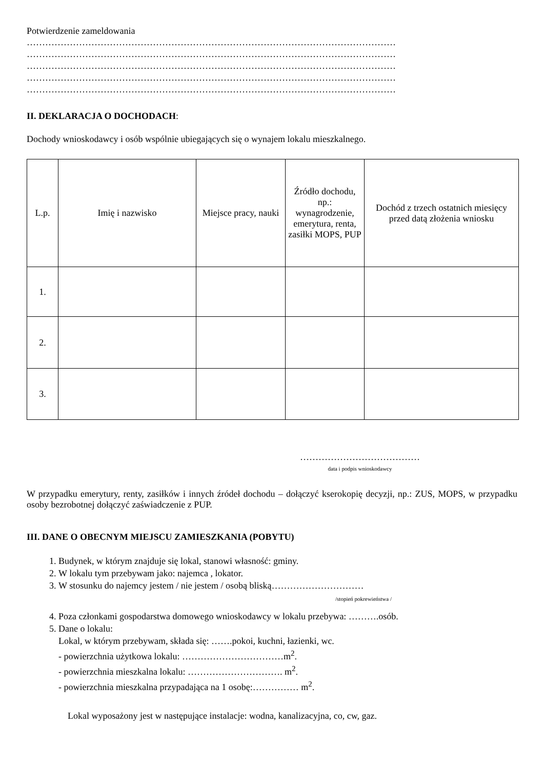Potwierdzenie zameldowania
…………………………………………………………………………………………………………
…………………………………………………………………………………………………………
…………………………………………………………………………………………………………
…………………………………………………………………………………………………………
…………………………………………………………………………………………………………
II. DEKLARACJA O DOCHODACH:
Dochody wnioskodawcy i osób wspólnie ubiegających się o wynajem lokalu mieszkalnego.
| L.p. | Imię i nazwisko | Miejsce pracy, nauki | Źródło dochodu, np.: wynagrodzenie, emerytura, renta, zasiłki MOPS, PUP | Dochód z trzech ostatnich miesięcy przed datą złożenia wniosku |
| --- | --- | --- | --- | --- |
| 1. | | | | |
| 2. | | | | |
| 3. | | | | |
…………………………………
data i podpis wnioskodawcy
W przypadku emerytury, renty, zasiłków i innych źródeł dochodu – dołączyć kserokopię decyzji, np.: ZUS, MOPS, w przypadku osoby bezrobotnej dołączyć zaświadczenie z PUP.
III. DANE O OBECNYM MIEJSCU ZAMIESZKANIA (POBYTU)
1. Budynek, w którym znajduje się lokal, stanowi własność: gminy.
2. W lokalu tym przebywam jako: najemca , lokator.
3. W stosunku do najemcy jestem / nie jestem / osobą bliską…………………………
/stopień pokrewieństwa /
4. Poza członkami gospodarstwa domowego wnioskodawcy w lokalu przebywa: ……….osób.
5. Dane o lokalu:
Lokal, w którym przebywam, składa się: …….pokoi, kuchni, łazienki, wc.
- powierzchnia użytkowa lokalu: ……………………………m<sup>2</sup>.
- powierzchnia mieszkalna lokalu: …………………………. m<sup>2</sup>.
- powierzchnia mieszkalna przypadająca na 1 osobę:…………… m<sup>2</sup>.
Lokal wyposażony jest w następujące instalacje: wodna, kanalizacyjna, co, cw, gaz.